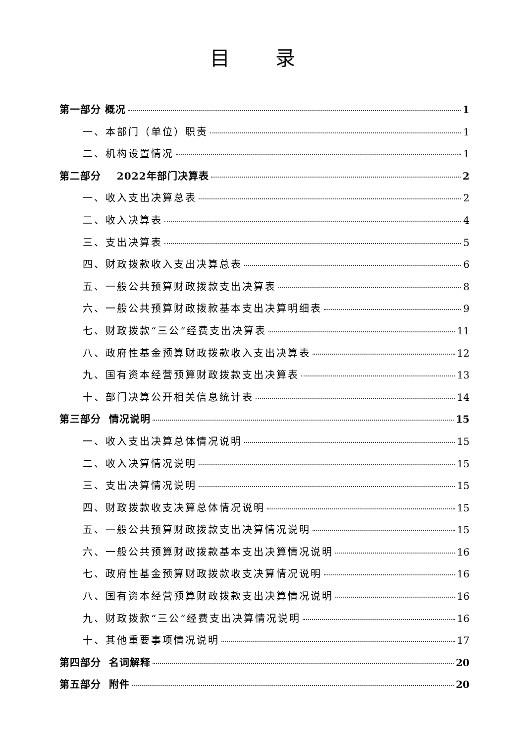目 录
第一部分 概况 1
一、本部门（单位）职责 1
二、机构设置情况 1
第二部分 2022年部门决算表 2
一、收入支出决算总表 2
二、收入决算表 4
三、支出决算表 5
四、财政拨款收入支出决算总表 6
五、一般公共预算财政拨款支出决算表 8
六、一般公共预算财政拨款基本支出决算明细表 9
七、财政拨款“三公”经费支出决算表 11
八、政府性基金预算财政拨款收入支出决算表 12
九、国有资本经营预算财政拨款支出决算表 13
十、部门决算公开相关信息统计表 14
第三部分 情况说明 15
一、收入支出决算总体情况说明 15
二、收入决算情况说明 15
三、支出决算情况说明 15
四、财政拨款收支决算总体情况说明 15
五、一般公共预算财政拨款支出决算情况说明 15
六、一般公共预算财政拨款基本支出决算情况说明 16
七、政府性基金预算财政拨款收支决算情况说明 16
八、国有资本经营预算财政拨款支出决算情况说明 16
九、财政拨款“三公”经费支出决算情况说明 16
十、其他重要事项情况说明 17
第四部分 名词解释 20
第五部分 附件 20